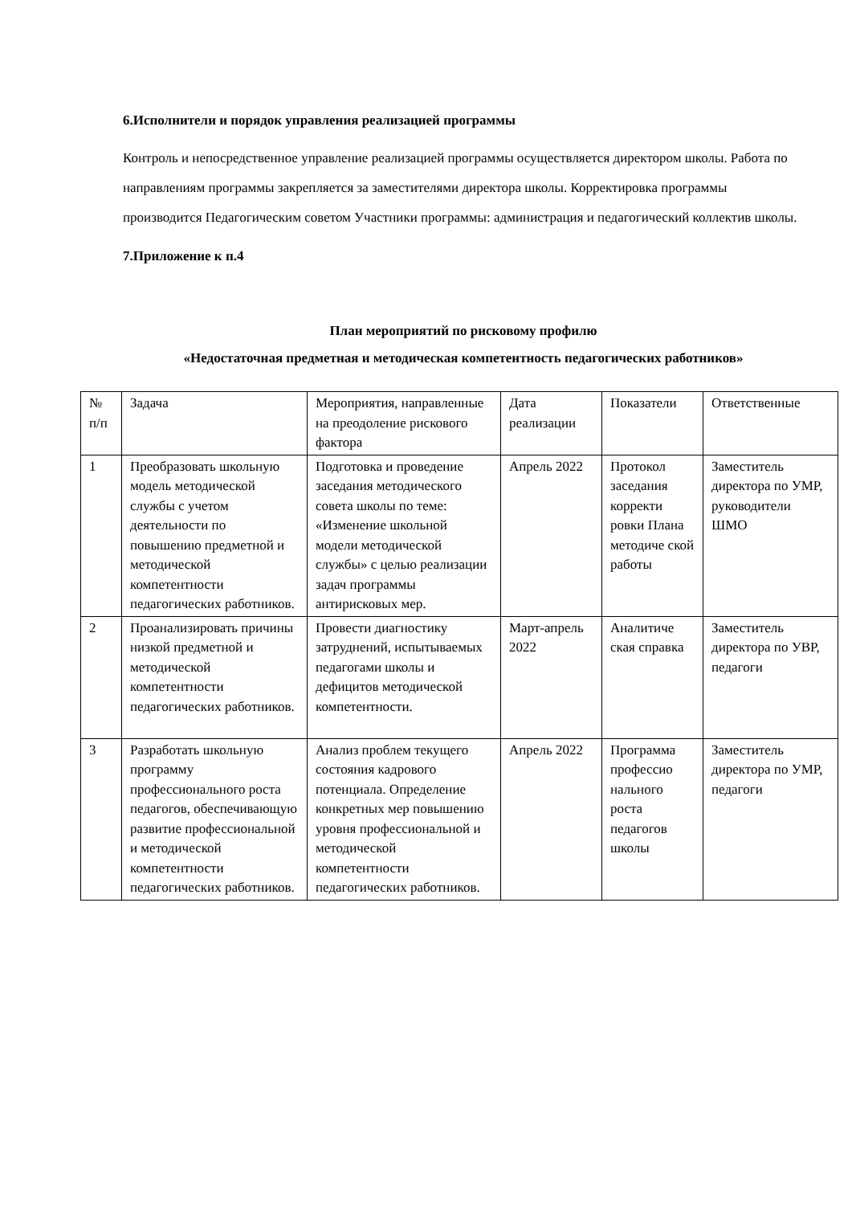6.Исполнители и порядок управления реализацией программы
Контроль и непосредственное управление реализацией программы осуществляется директором школы. Работа по направлениям программы закрепляется за заместителями директора школы. Корректировка программы производится Педагогическим советом Участники программы: администрация и педагогический коллектив школы.
7.Приложение к п.4
План мероприятий по рисковому профилю
«Недостаточная предметная и методическая компетентность педагогических работников»
| № п/п | Задача | Мероприятия, направленные на преодоление рискового фактора | Дата реализации | Показатели | Ответственные |
| 1 | Преобразовать школьную модель методической службы с учетом деятельности по повышению предметной и методической компетентности педагогических работников. | Подготовка и проведение заседания методического совета школы по теме: «Изменение школьной модели методической службы» с целью реализации задач программы антирисковых мер. | Апрель 2022 | Протокол заседания корректи ровки Плана методиче ской работы | Заместитель директора по УМР, руководители ШМО |
| 2 | Проанализировать причины низкой предметной и методической компетентности педагогических работников. | Провести диагностику затруднений, испытываемых педагогами школы и дефицитов методической компетентности. | Март-апрель 2022 | Аналитиче ская справка | Заместитель директора по УВР, педагоги |
| 3 | Разработать школьную программу профессионального роста педагогов, обеспечивающую развитие профессиональной и методической компетентности педагогических работников. | Анализ проблем текущего состояния кадрового потенциала. Определение конкретных мер повышению уровня профессиональной и методической компетентности педагогических работников. | Апрель 2022 | Программа профессио нального роста педагогов школы | Заместитель директора по УМР, педагоги |